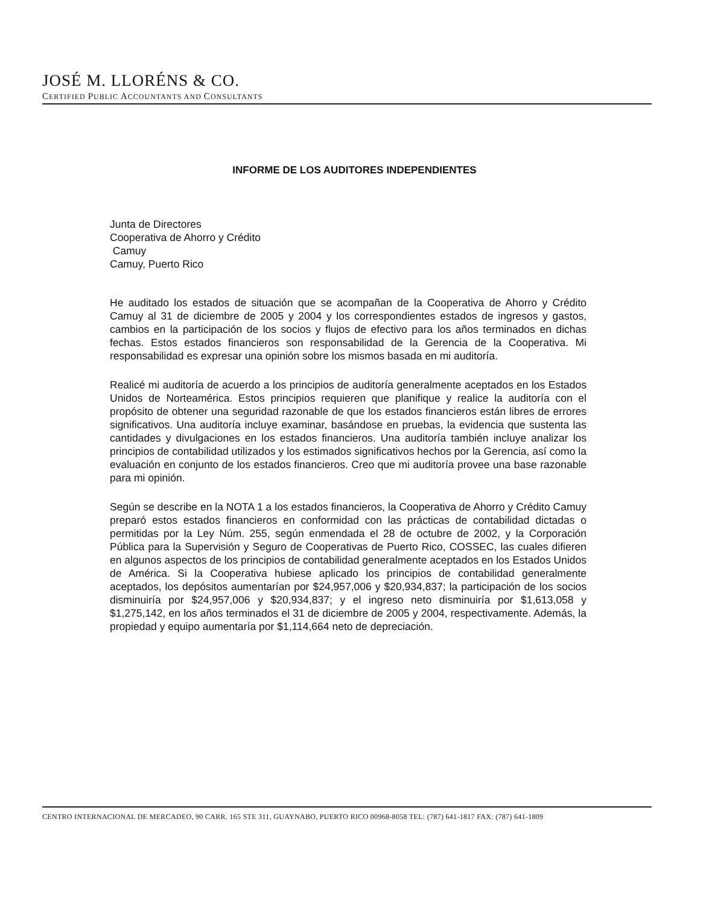JOSÉ M. LLORÉNS & CO.
CERTIFIED PUBLIC ACCOUNTANTS AND CONSULTANTS
INFORME DE LOS AUDITORES INDEPENDIENTES
Junta de Directores
Cooperativa de Ahorro y Crédito
Camuy
Camuy, Puerto Rico
He auditado los estados de situación que se acompañan de la Cooperativa de Ahorro y Crédito Camuy al 31 de diciembre de 2005 y 2004 y los correspondientes estados de ingresos y gastos, cambios en la participación de los socios y flujos de efectivo para los años terminados en dichas fechas. Estos estados financieros son responsabilidad de la Gerencia de la Cooperativa. Mi responsabilidad es expresar una opinión sobre los mismos basada en mi auditoría.
Realicé mi auditoría de acuerdo a los principios de auditoría generalmente aceptados en los Estados Unidos de Norteamérica. Estos principios requieren que planifique y realice la auditoría con el propósito de obtener una seguridad razonable de que los estados financieros están libres de errores significativos. Una auditoría incluye examinar, basándose en pruebas, la evidencia que sustenta las cantidades y divulgaciones en los estados financieros. Una auditoría también incluye analizar los principios de contabilidad utilizados y los estimados significativos hechos por la Gerencia, así como la evaluación en conjunto de los estados financieros. Creo que mi auditoría provee una base razonable para mi opinión.
Según se describe en la NOTA 1 a los estados financieros, la Cooperativa de Ahorro y Crédito Camuy preparó estos estados financieros en conformidad con las prácticas de contabilidad dictadas o permitidas por la Ley Núm. 255, según enmendada el 28 de octubre de 2002, y la Corporación Pública para la Supervisión y Seguro de Cooperativas de Puerto Rico, COSSEC, las cuales difieren en algunos aspectos de los principios de contabilidad generalmente aceptados en los Estados Unidos de América. Si la Cooperativa hubiese aplicado los principios de contabilidad generalmente aceptados, los depósitos aumentarían por $24,957,006 y $20,934,837; la participación de los socios disminuiría por $24,957,006 y $20,934,837; y el ingreso neto disminuiría por $1,613,058 y $1,275,142, en los años terminados el 31 de diciembre de 2005 y 2004, respectivamente. Además, la propiedad y equipo aumentaría por $1,114,664 neto de depreciación.
CENTRO INTERNACIONAL DE MERCADEO, 90 CARR. 165 STE 311, GUAYNABO, PUERTO RICO 00968-8058 TEL: (787) 641-1817 FAX: (787) 641-1809